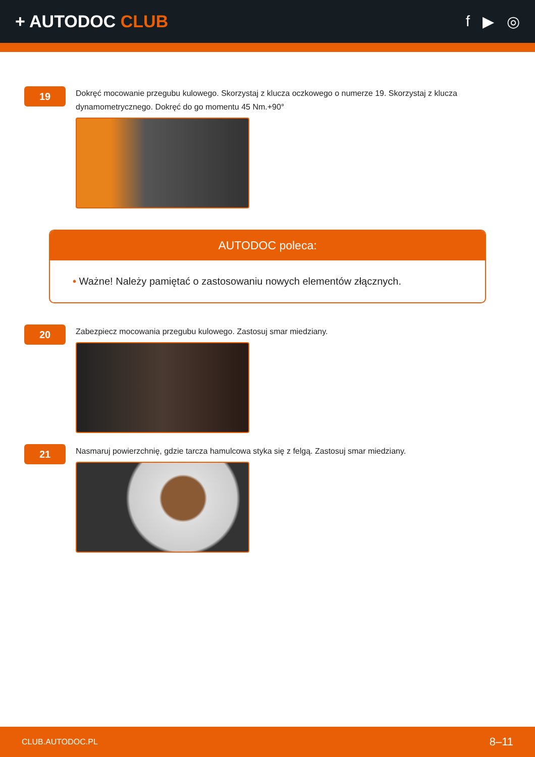+ AUTODOC CLUB f ▶ ◎
19
Dokręć mocowanie przegubu kulowego. Skorzystaj z klucza oczkowego o numerze 19. Skorzystaj z klucza dynamometrycznego. Dokręć do go momentu 45 Nm.+90°
AUTODOC poleca:
• Ważne! Należy pamiętać o zastosowaniu nowych elementów złącznych.
20
Zabezpiecz mocowania przegubu kulowego. Zastosuj smar miedziany.
21
Nasmaruj powierzchnię, gdzie tarcza hamulcowa styka się z felgą. Zastosuj smar miedziany.
CLUB.AUTODOC.PL 8–11